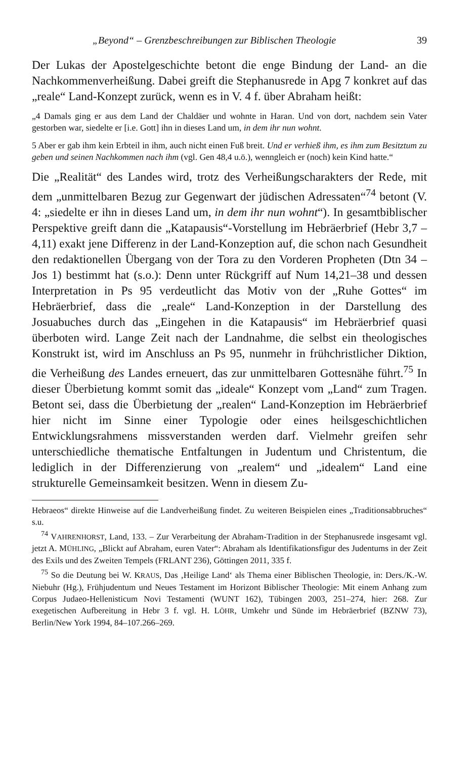„Beyond“ – Grenzbeschreibungen zur Biblischen Theologie 39
Der Lukas der Apostelgeschichte betont die enge Bindung der Land- an die Nachkommenverheißung. Dabei greift die Stephanusrede in Apg 7 konkret auf das „reale“ Land-Konzept zurück, wenn es in V. 4 f. über Abraham heißt:
„4 Damals ging er aus dem Land der Chaldäer und wohnte in Haran. Und von dort, nachdem sein Vater gestorben war, siedelte er [i.e. Gott] ihn in dieses Land um, in dem ihr nun wohnt.
5 Aber er gab ihm kein Erbteil in ihm, auch nicht einen Fuß breit. Und er verhieß ihm, es ihm zum Besitztum zu geben und seinen Nachkommen nach ihm (vgl. Gen 48,4 u.ö.), wenngleich er (noch) kein Kind hatte.“
Die „Realität“ des Landes wird, trotz des Verheißungscharakters der Rede, mit dem „unmittelbaren Bezug zur Gegenwart der jüdischen Adressaten“<sup>74</sup> betont (V. 4: „siedelte er ihn in dieses Land um, in dem ihr nun wohnt“). In gesamtbiblischer Perspektive greift dann die „Katapausis“-Vorstellung im Hebräerbrief (Hebr 3,7 – 4,11) exakt jene Differenz in der Land-Konzeption auf, die schon nach Gesundheit den redaktionellen Übergang von der Tora zu den Vorderen Propheten (Dtn 34 – Jos 1) bestimmt hat (s.o.): Denn unter Rückgriff auf Num 14,21–38 und dessen Interpretation in Ps 95 verdeutlicht das Motiv von der „Ruhe Gottes“ im Hebräerbrief, dass die „reale“ Land-Konzeption in der Darstellung des Josuabuches durch das „Eingehen in die Katapausis“ im Hebräerbrief quasi überboten wird. Lange Zeit nach der Landnahme, die selbst ein theologisches Konstrukt ist, wird im Anschluss an Ps 95, nunmehr in frühchristlicher Diktion, die Verheißung des Landes erneuert, das zur unmittelbaren Gottesnähe führt.<sup>75</sup> In dieser Überbietung kommt somit das „ideale“ Konzept vom „Land“ zum Tragen. Betont sei, dass die Überbietung der „realen“ Land-Konzeption im Hebräerbrief hier nicht im Sinne einer Typologie oder eines heilsgeschichtlichen Entwicklungsrahmens missverstanden werden darf. Vielmehr greifen sehr unterschiedliche thematische Entfaltungen in Judentum und Christentum, die lediglich in der Differenzierung von „realem“ und „idealem“ Land eine strukturelle Gemeinsamkeit besitzen. Wenn in diesem Zu-
Hebraeos“ direkte Hinweise auf die Landverheißung findet. Zu weiteren Beispielen eines „Traditionsabbruches“ s.u.
<sup>74</sup> VAHRENHORST, Land, 133. – Zur Verarbeitung der Abraham-Tradition in der Stephanusrede insgesamt vgl. jetzt A. MÜHLING, „Blickt auf Abraham, euren Vater“: Abraham als Identifikationsfigur des Judentums in der Zeit des Exils und des Zweiten Tempels (FRLANT 236), Göttingen 2011, 335 f.
<sup>75</sup> So die Deutung bei W. KRAUS, Das ‚Heilige Land‘ als Thema einer Biblischen Theologie, in: Ders./K.-W. Niebuhr (Hg.), Frühjudentum und Neues Testament im Horizont Biblischer Theologie: Mit einem Anhang zum Corpus Judaeo-Hellenisticum Novi Testamenti (WUNT 162), Tübingen 2003, 251–274, hier: 268. Zur exegetischen Aufbereitung in Hebr 3 f. vgl. H. LÖHR, Umkehr und Sünde im Hebräerbrief (BZNW 73), Berlin/New York 1994, 84–107.266–269.